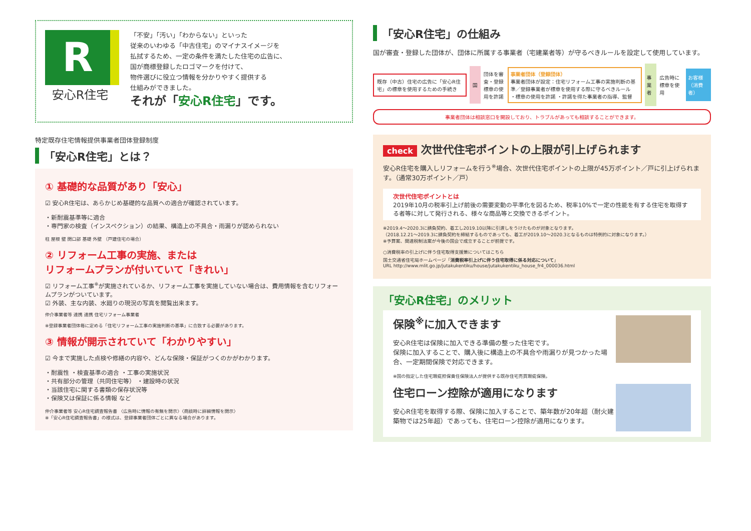R
安心R住宅
「不安」「汚い」「わからない」といった
従来のいわゆる「中古住宅」のマイナスイメージを
払拭するため、一定の条件を満たした住宅の広告に、
国が商標登録したロゴマークを付けて、
物件選びに役立つ情報を分かりやすく提供する
仕組みができました。
それが「安心R住宅」です。
特定既存住宅情報提供事業者団体登録制度
「安心R住宅」とは？
① 基礎的な品質があり「安心」
☑ 安心R住宅は、あらかじめ基礎的な品質への適合が確認されています。
・新耐震基準等に適合
・専門家の検査（インスペクション）の結果、構造上の不具合・雨漏りが認められない
柱 屋根 壁 開口部 基礎 外壁 （戸建住宅の場合）
② リフォーム工事の実施、または
リフォームプランが付いていて「きれい」
☑ リフォーム工事<sup>※</sup>が実施されているか、リフォーム工事を実施していない場合は、費用情報を含むリフォームプランがついています。
☑ 外装、主な内装、水廻りの現況の写真を閲覧出来ます。
仲介事業者等 連携 連携 住宅リフォーム事業者
※登録事業者団体毎に定める「住宅リフォーム工事の実施判断の基準」に合致する必要があります。
③ 情報が開示されていて「わかりやすい」
☑ 今まで実施した点検や修繕の内容や、どんな保険・保証がつくのかがわかります。
・耐震性 ・検査基準の適合 ・工事の実施状況
・共有部分の管理（共同住宅等） ・建設時の状況
・当該住宅に関する書類の保存状況等
・保険又は保証に係る情報 など
仲介事業者等 安心R住宅調査報告書 〈広告時に情報の有無を開示〉〈商談時に詳細情報を開示〉
※「安心R住宅調査報告書」の様式は、登録事業者団体ごとに異なる場合があります。
「安心R住宅」の仕組み
国が審査・登録した団体が、団体に所属する事業者（宅建業者等）が守るべきルールを設定して使用しています。
既存（中古）住宅の広告に「安心R住宅」の標章を使用するための手続き
国
団体を審査・登録
標章の使用を許諾
事業者団体（登録団体）
事業者団体が設定：住宅リフォーム工事の実施判断の基準／登録事業者が標章を使用する際に守るべきルール
・標章の使用を許諾 ・許諾を得た事業者の指導、監督
事業者
広告時に標章を使用
お客様（消費者）
事業者団体は相談窓口を開設しており、トラブルがあっても相談することができます。
check 次世代住宅ポイントの上限が引上げられます
安心R住宅を購入しリフォームを行う<sup>※</sup>場合、次世代住宅ポイントの上限が45万ポイント／戸に引上げられます。（通常30万ポイント／戸）
次世代住宅ポイントとは
2019年10月の税率引上げ前後の需要変動の平準化を図るため、税率10%で一定の性能を有する住宅を取得する者等に対して発行される、様々な商品等と交換できるポイント。
※2019.4～2020.3に請負契約、着工し2019.10以降に引渡しをうけたものが対象となります。
（2018.12.21～2019.3に請負契約を締結するものであっても、着工が2019.10～2020.3となるものは特例的に対象になります。）
※予算案、関連税制法案が今後の国会で成立することが前提です。
○消費税率の引上げに伴う住宅取得支援策についてはこちら
国土交通省住宅局ホームページ「消費税率引上げに伴う住宅取得に係る対応について」
URL http://www.mlit.go.jp/jutakukentiku/house/jutakukentiku_house_fr4_000036.html
「安心R住宅」のメリット
保険<sup>※</sup>に加入できます
安心R住宅は保険に加入できる準備の整った住宅です。
保険に加入することで、購入後に構造上の不具合や雨漏りが見つかった場合、一定期間保険で対応できます。
※国の指定した住宅瑕疵担保責任保険法人が提供する既存住宅売買瑕疵保険。
住宅ローン控除が適用になります
安心R住宅を取得する際、保険に加入することで、築年数が20年超（耐火建築物では25年超）であっても、住宅ローン控除が適用になります。